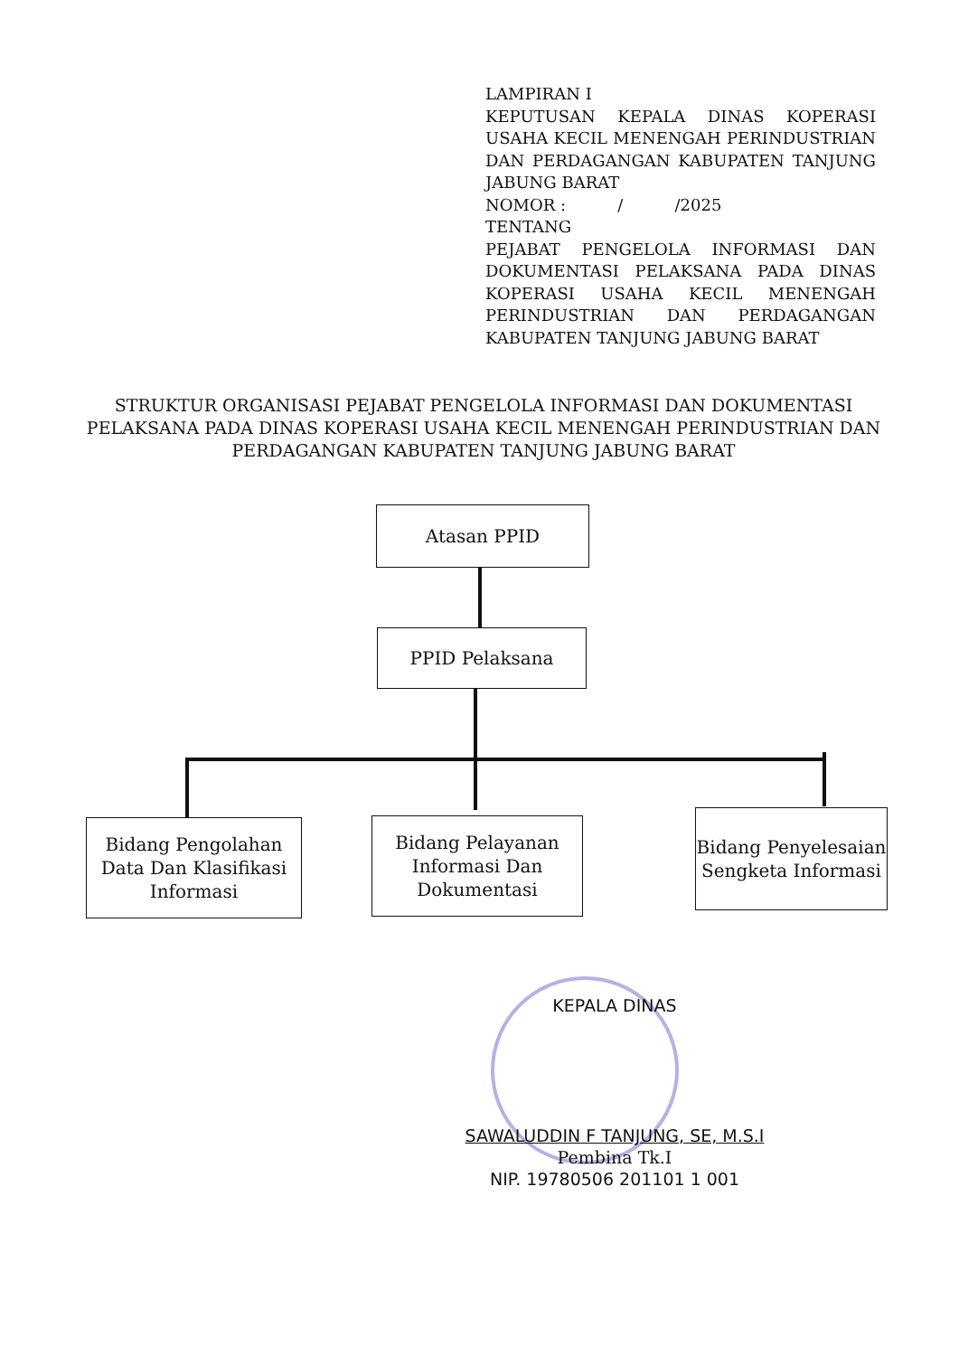LAMPIRAN I
KEPUTUSAN KEPALA DINAS KOPERASI USAHA KECIL MENENGAH PERINDUSTRIAN DAN PERDAGANGAN KABUPATEN TANJUNG JABUNG BARAT
NOMOR : / /2025
TENTANG
PEJABAT PENGELOLA INFORMASI DAN DOKUMENTASI PELAKSANA PADA DINAS KOPERASI USAHA KECIL MENENGAH PERINDUSTRIAN DAN PERDAGANGAN KABUPATEN TANJUNG JABUNG BARAT
STRUKTUR ORGANISASI PEJABAT PENGELOLA INFORMASI DAN DOKUMENTASI PELAKSANA PADA DINAS KOPERASI USAHA KECIL MENENGAH PERINDUSTRIAN DAN PERDAGANGAN KABUPATEN TANJUNG JABUNG BARAT
Atasan PPID
PPID Pelaksana
Bidang Pengolahan Data Dan Klasifikasi Informasi
Bidang Pelayanan Informasi Dan Dokumentasi
Bidang Penyelesaian Sengketa Informasi
KEPALA DINAS
SAWALUDDIN F TANJUNG, SE, M.S.I
Pembina Tk.I
NIP. 19780506 201101 1 001